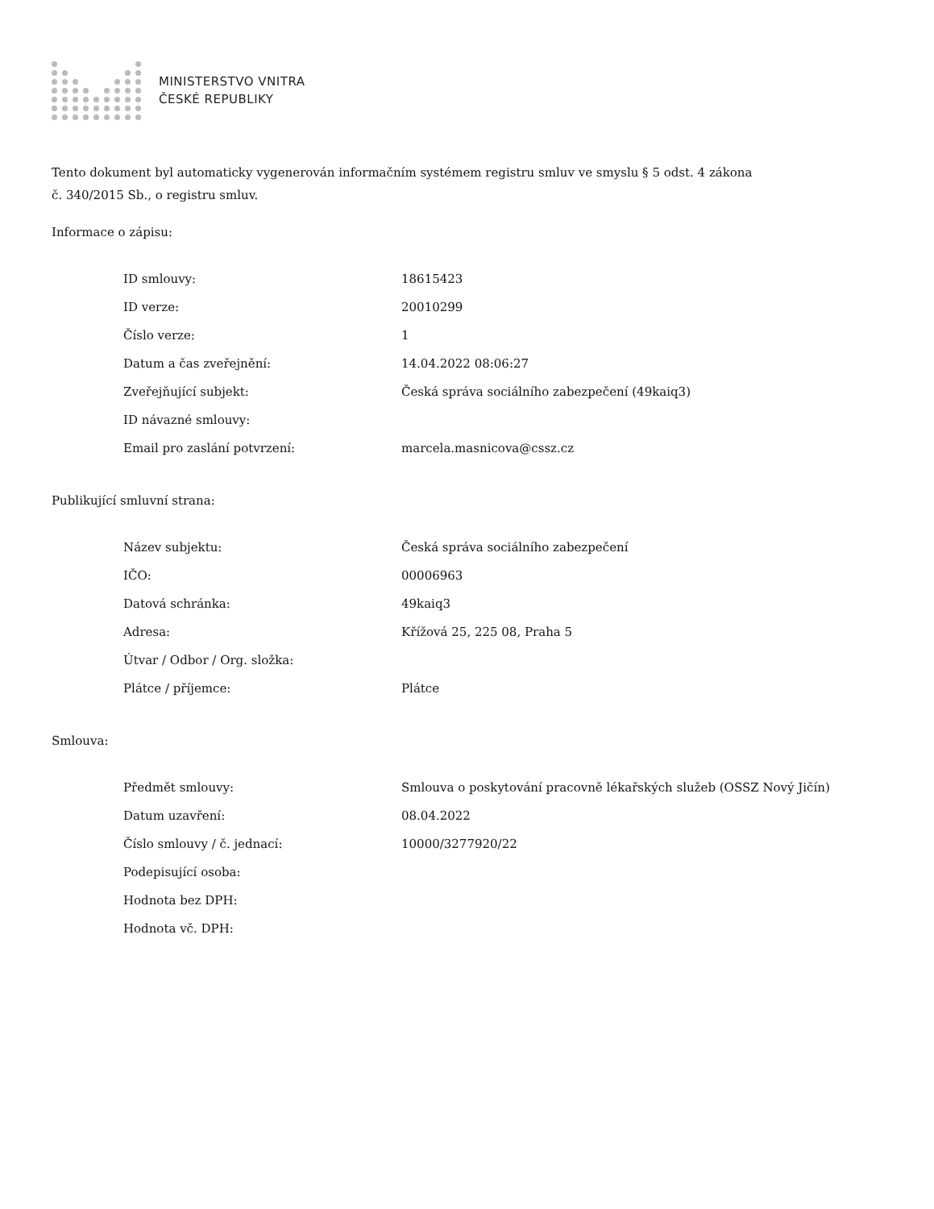MINISTERSTVO VNITRA
ČESKÉ REPUBLIKY
Tento dokument byl automaticky vygenerován informačním systémem registru smluv ve smyslu § 5 odst. 4 zákona
č. 340/2015 Sb., o registru smluv.
Informace o zápisu:
| ID smlouvy: | 18615423 |
| ID verze: | 20010299 |
| Číslo verze: | 1 |
| Datum a čas zveřejnění: | 14.04.2022 08:06:27 |
| Zveřejňující subjekt: | Česká správa sociálního zabezpečení (49kaiq3) |
| ID návazné smlouvy: | |
| Email pro zaslání potvrzení: | marcela.masnicova@cssz.cz |
Publikující smluvní strana:
| Název subjektu: | Česká správa sociálního zabezpečení |
| IČO: | 00006963 |
| Datová schránka: | 49kaiq3 |
| Adresa: | Křížová 25, 225 08, Praha 5 |
| Útvar / Odbor / Org. složka: | |
| Plátce / příjemce: | Plátce |
Smlouva:
| Předmět smlouvy: | Smlouva o poskytování pracovně lékařských služeb (OSSZ Nový Jičín) |
| Datum uzavření: | 08.04.2022 |
| Číslo smlouvy / č. jednací: | 10000/3277920/22 |
| Podepisující osoba: | |
| Hodnota bez DPH: | |
| Hodnota vč. DPH: | |